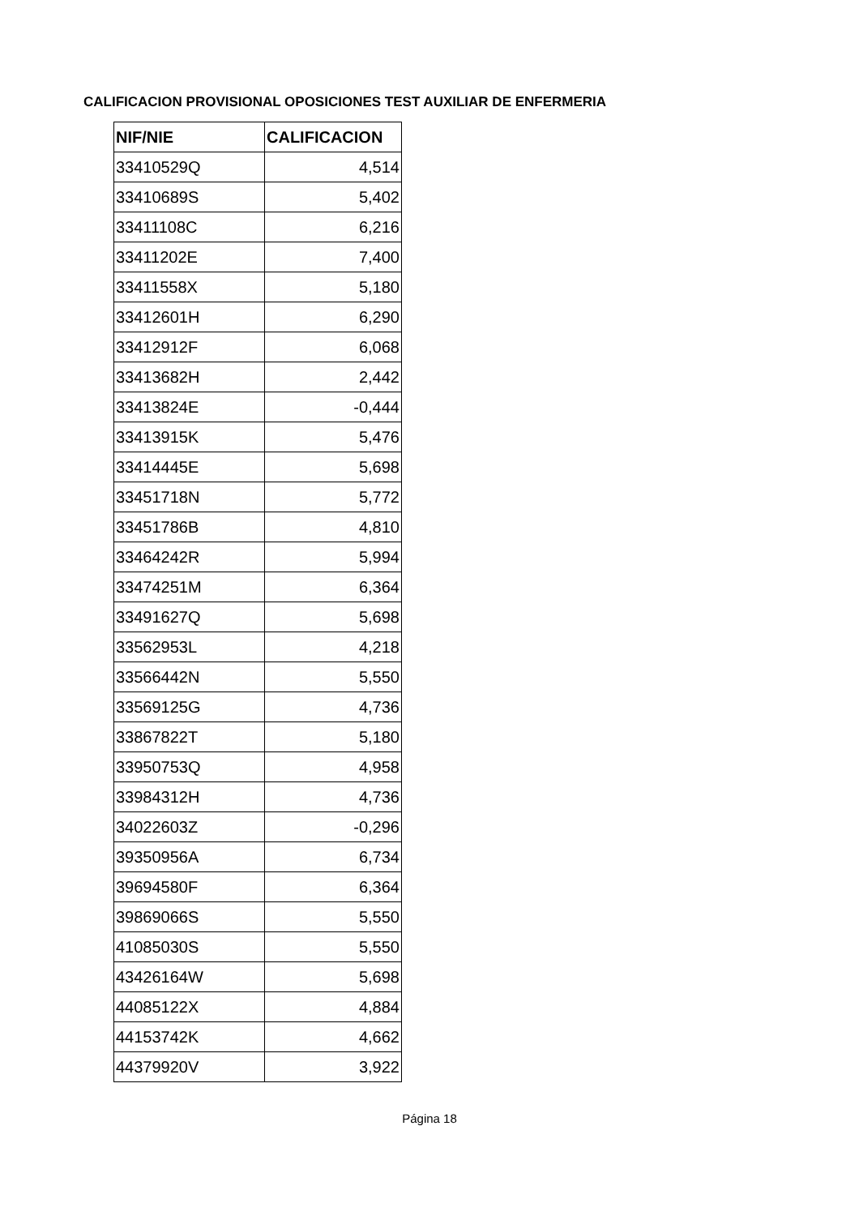CALIFICACION PROVISIONAL OPOSICIONES TEST AUXILIAR DE ENFERMERIA
| NIF/NIE | CALIFICACION |
| --- | --- |
| 33410529Q | 4,514 |
| 33410689S | 5,402 |
| 33411108C | 6,216 |
| 33411202E | 7,400 |
| 33411558X | 5,180 |
| 33412601H | 6,290 |
| 33412912F | 6,068 |
| 33413682H | 2,442 |
| 33413824E | -0,444 |
| 33413915K | 5,476 |
| 33414445E | 5,698 |
| 33451718N | 5,772 |
| 33451786B | 4,810 |
| 33464242R | 5,994 |
| 33474251M | 6,364 |
| 33491627Q | 5,698 |
| 33562953L | 4,218 |
| 33566442N | 5,550 |
| 33569125G | 4,736 |
| 33867822T | 5,180 |
| 33950753Q | 4,958 |
| 33984312H | 4,736 |
| 34022603Z | -0,296 |
| 39350956A | 6,734 |
| 39694580F | 6,364 |
| 39869066S | 5,550 |
| 41085030S | 5,550 |
| 43426164W | 5,698 |
| 44085122X | 4,884 |
| 44153742K | 4,662 |
| 44379920V | 3,922 |
Página 18